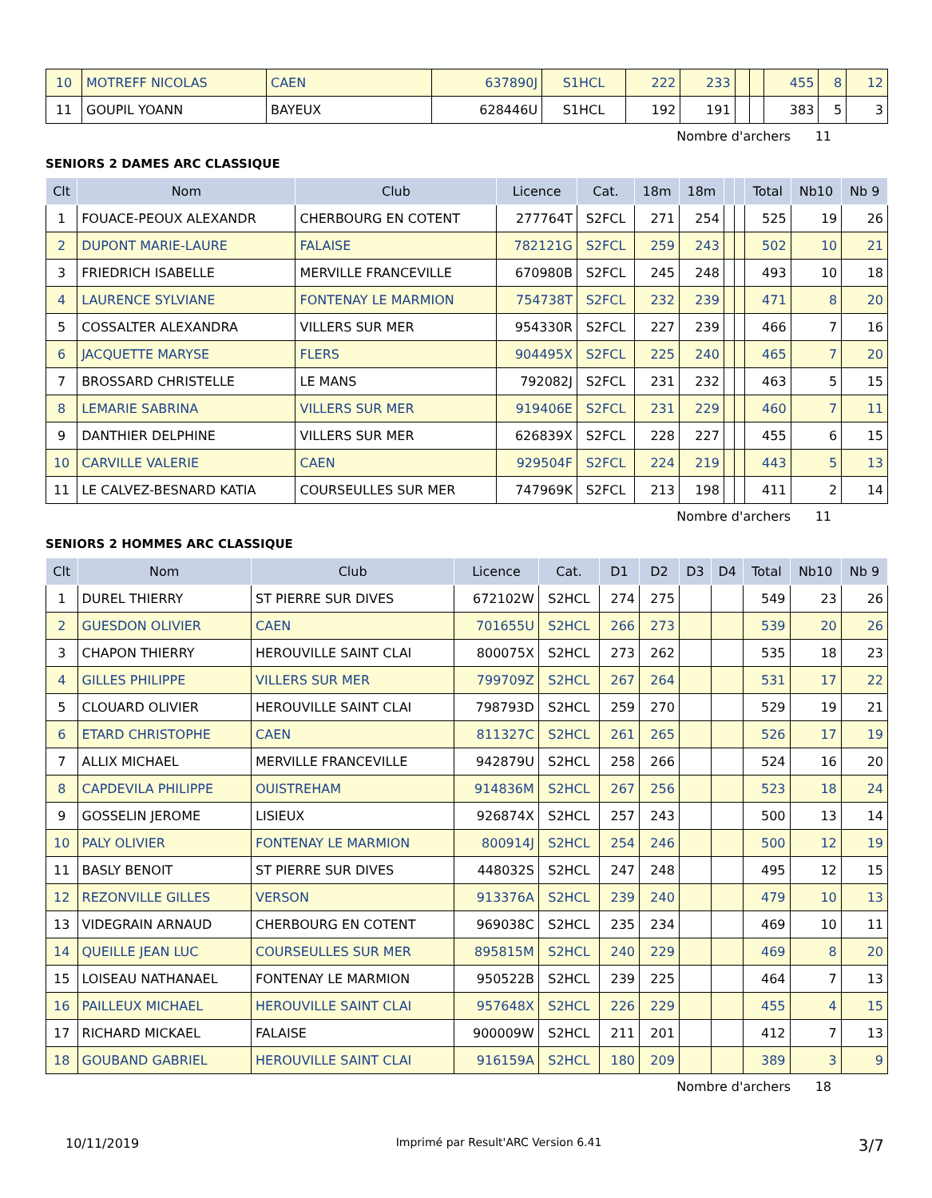| 10 | MOTREFF NICOLAS | CAEN | 637890J | S1HCL | 222 | 233 | | | 455 | 8 | 12 |
| 11 | GOUPIL YOANN | BAYEUX | 628446U | S1HCL | 192 | 191 | | | 383 | 5 | 3 |
Nombre d'archers 11
SENIORS 2 DAMES ARC CLASSIQUE
| Clt | Nom | Club | Licence | Cat. | 18m | 18m | | | Total | Nb10 | Nb 9 |
| --- | --- | --- | --- | --- | --- | --- | --- | --- | --- | --- | --- |
| 1 | FOUACE-PEOUX ALEXANDR | CHERBOURG EN COTENT | 277764T | S2FCL | 271 | 254 | | | 525 | 19 | 26 |
| 2 | DUPONT MARIE-LAURE | FALAISE | 782121G | S2FCL | 259 | 243 | | | 502 | 10 | 21 |
| 3 | FRIEDRICH ISABELLE | MERVILLE FRANCEVILLE | 670980B | S2FCL | 245 | 248 | | | 493 | 10 | 18 |
| 4 | LAURENCE SYLVIANE | FONTENAY LE MARMION | 754738T | S2FCL | 232 | 239 | | | 471 | 8 | 20 |
| 5 | COSSALTER ALEXANDRA | VILLERS SUR MER | 954330R | S2FCL | 227 | 239 | | | 466 | 7 | 16 |
| 6 | JACQUETTE MARYSE | FLERS | 904495X | S2FCL | 225 | 240 | | | 465 | 7 | 20 |
| 7 | BROSSARD CHRISTELLE | LE MANS | 792082J | S2FCL | 231 | 232 | | | 463 | 5 | 15 |
| 8 | LEMARIE SABRINA | VILLERS SUR MER | 919406E | S2FCL | 231 | 229 | | | 460 | 7 | 11 |
| 9 | DANTHIER DELPHINE | VILLERS SUR MER | 626839X | S2FCL | 228 | 227 | | | 455 | 6 | 15 |
| 10 | CARVILLE VALERIE | CAEN | 929504F | S2FCL | 224 | 219 | | | 443 | 5 | 13 |
| 11 | LE CALVEZ-BESNARD KATIA | COURSEULLES SUR MER | 747969K | S2FCL | 213 | 198 | | | 411 | 2 | 14 |
Nombre d'archers 11
SENIORS 2 HOMMES ARC CLASSIQUE
| Clt | Nom | Club | Licence | Cat. | D1 | D2 | D3 | D4 | Total | Nb10 | Nb 9 |
| --- | --- | --- | --- | --- | --- | --- | --- | --- | --- | --- | --- |
| 1 | DUREL THIERRY | ST PIERRE SUR DIVES | 672102W | S2HCL | 274 | 275 | | | 549 | 23 | 26 |
| 2 | GUESDON OLIVIER | CAEN | 701655U | S2HCL | 266 | 273 | | | 539 | 20 | 26 |
| 3 | CHAPON THIERRY | HEROUVILLE SAINT CLAI | 800075X | S2HCL | 273 | 262 | | | 535 | 18 | 23 |
| 4 | GILLES PHILIPPE | VILLERS SUR MER | 799709Z | S2HCL | 267 | 264 | | | 531 | 17 | 22 |
| 5 | CLOUARD OLIVIER | HEROUVILLE SAINT CLAI | 798793D | S2HCL | 259 | 270 | | | 529 | 19 | 21 |
| 6 | ETARD CHRISTOPHE | CAEN | 811327C | S2HCL | 261 | 265 | | | 526 | 17 | 19 |
| 7 | ALLIX MICHAEL | MERVILLE FRANCEVILLE | 942879U | S2HCL | 258 | 266 | | | 524 | 16 | 20 |
| 8 | CAPDEVILA PHILIPPE | OUISTREHAM | 914836M | S2HCL | 267 | 256 | | | 523 | 18 | 24 |
| 9 | GOSSELIN JEROME | LISIEUX | 926874X | S2HCL | 257 | 243 | | | 500 | 13 | 14 |
| 10 | PALY OLIVIER | FONTENAY LE MARMION | 800914J | S2HCL | 254 | 246 | | | 500 | 12 | 19 |
| 11 | BASLY BENOIT | ST PIERRE SUR DIVES | 448032S | S2HCL | 247 | 248 | | | 495 | 12 | 15 |
| 12 | REZONVILLE GILLES | VERSON | 913376A | S2HCL | 239 | 240 | | | 479 | 10 | 13 |
| 13 | VIDEGRAIN ARNAUD | CHERBOURG EN COTENT | 969038C | S2HCL | 235 | 234 | | | 469 | 10 | 11 |
| 14 | QUEILLE JEAN LUC | COURSEULLES SUR MER | 895815M | S2HCL | 240 | 229 | | | 469 | 8 | 20 |
| 15 | LOISEAU NATHANAEL | FONTENAY LE MARMION | 950522B | S2HCL | 239 | 225 | | | 464 | 7 | 13 |
| 16 | PAILLEUX MICHAEL | HEROUVILLE SAINT CLAI | 957648X | S2HCL | 226 | 229 | | | 455 | 4 | 15 |
| 17 | RICHARD MICKAEL | FALAISE | 900009W | S2HCL | 211 | 201 | | | 412 | 7 | 13 |
| 18 | GOUBAND GABRIEL | HEROUVILLE SAINT CLAI | 916159A | S2HCL | 180 | 209 | | | 389 | 3 | 9 |
Nombre d'archers 18
10/11/2019 Imprimé par Result'ARC Version 6.41 3/7